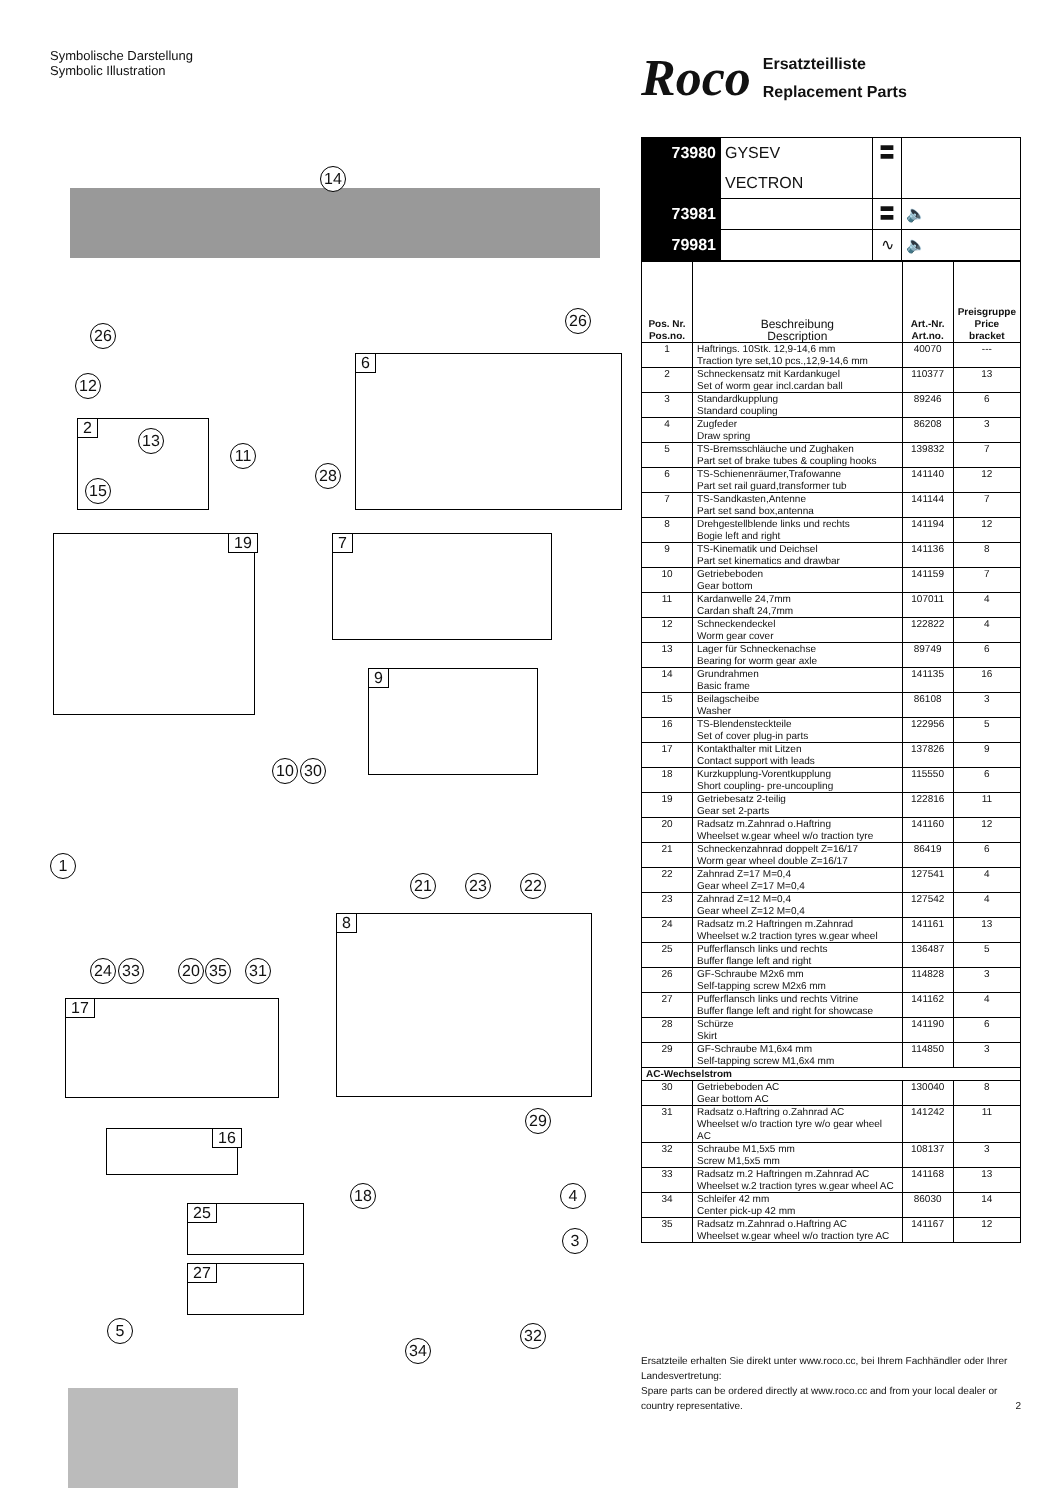Symbolische Darstellung
Symbolic Illustration
14
26
26
12
2
13
15
11
28
6
19 7
9
10 30
21 23 22
1
24 33 20 35 31
17
8
29
16
18 4
25
3
27
5 32
34
Roco
Ersatzteilliste
Replacement Parts
| 73980 | GYSEV VECTRON | 〓 | |
| 73981 | | 〓 | 🔈 |
| 79981 | | ∿ | 🔈 |
| Pos. Nr. Pos.no. | Beschreibung Description | Art.-Nr. Art.no. | Preisgruppe Price bracket |
| --- | --- | --- | --- |
| 1 | Haftrings. 10Stk. 12,9-14,6 mm Traction tyre set,10 pcs.,12,9-14,6 mm | 40070 | --- |
| 2 | Schneckensatz mit Kardankugel Set of worm gear incl.cardan ball | 110377 | 13 |
| 3 | Standardkupplung Standard coupling | 89246 | 6 |
| 4 | Zugfeder Draw spring | 86208 | 3 |
| 5 | TS-Bremsschläuche und Zughaken Part set of brake tubes & coupling hooks | 139832 | 7 |
| 6 | TS-Schienenräumer,Trafowanne Part set rail guard,transformer tub | 141140 | 12 |
| 7 | TS-Sandkasten,Antenne Part set sand box,antenna | 141144 | 7 |
| 8 | Drehgestellblende links und rechts Bogie left and right | 141194 | 12 |
| 9 | TS-Kinematik und Deichsel Part set kinematics and drawbar | 141136 | 8 |
| 10 | Getriebeboden Gear bottom | 141159 | 7 |
| 11 | Kardanwelle 24,7mm Cardan shaft 24,7mm | 107011 | 4 |
| 12 | Schneckendeckel Worm gear cover | 122822 | 4 |
| 13 | Lager für Schneckenachse Bearing for worm gear axle | 89749 | 6 |
| 14 | Grundrahmen Basic frame | 141135 | 16 |
| 15 | Beilagscheibe Washer | 86108 | 3 |
| 16 | TS-Blendensteckteile Set of cover plug-in parts | 122956 | 5 |
| 17 | Kontakthalter mit Litzen Contact support with leads | 137826 | 9 |
| 18 | Kurzkupplung-Vorentkupplung Short coupling- pre-uncoupling | 115550 | 6 |
| 19 | Getriebesatz 2-teilig Gear set 2-parts | 122816 | 11 |
| 20 | Radsatz m.Zahnrad o.Haftring Wheelset w.gear wheel w/o traction tyre | 141160 | 12 |
| 21 | Schneckenzahnrad doppelt Z=16/17 Worm gear wheel double Z=16/17 | 86419 | 6 |
| 22 | Zahnrad Z=17 M=0,4 Gear wheel Z=17 M=0,4 | 127541 | 4 |
| 23 | Zahnrad Z=12 M=0,4 Gear wheel Z=12 M=0,4 | 127542 | 4 |
| 24 | Radsatz m.2 Haftringen m.Zahnrad Wheelset w.2 traction tyres w.gear wheel | 141161 | 13 |
| 25 | Pufferflansch links und rechts Buffer flange left and right | 136487 | 5 |
| 26 | GF-Schraube M2x6 mm Self-tapping screw M2x6 mm | 114828 | 3 |
| 27 | Pufferflansch links und rechts Vitrine Buffer flange left and right for showcase | 141162 | 4 |
| 28 | Schürze Skirt | 141190 | 6 |
| 29 | GF-Schraube M1,6x4 mm Self-tapping screw M1,6x4 mm | 114850 | 3 |
| AC-Wechselstrom | | | |
| 30 | Getriebeboden AC Gear bottom AC | 130040 | 8 |
| 31 | Radsatz o.Haftring o.Zahnrad AC Wheelset w/o traction tyre w/o gear wheel AC | 141242 | 11 |
| 32 | Schraube M1,5x5 mm Screw M1,5x5 mm | 108137 | 3 |
| 33 | Radsatz m.2 Haftringen m.Zahnrad AC Wheelset w.2 traction tyres w.gear wheel AC | 141168 | 13 |
| 34 | Schleifer 42 mm Center pick-up 42 mm | 86030 | 14 |
| 35 | Radsatz m.Zahnrad o.Haftring AC Wheelset w.gear wheel w/o traction tyre AC | 141167 | 12 |
Ersatzteile erhalten Sie direkt unter www.roco.cc, bei Ihrem Fachhändler oder Ihrer Landesvertretung:
Spare parts can be ordered directly at www.roco.cc and from your local dealer or country representative. 2